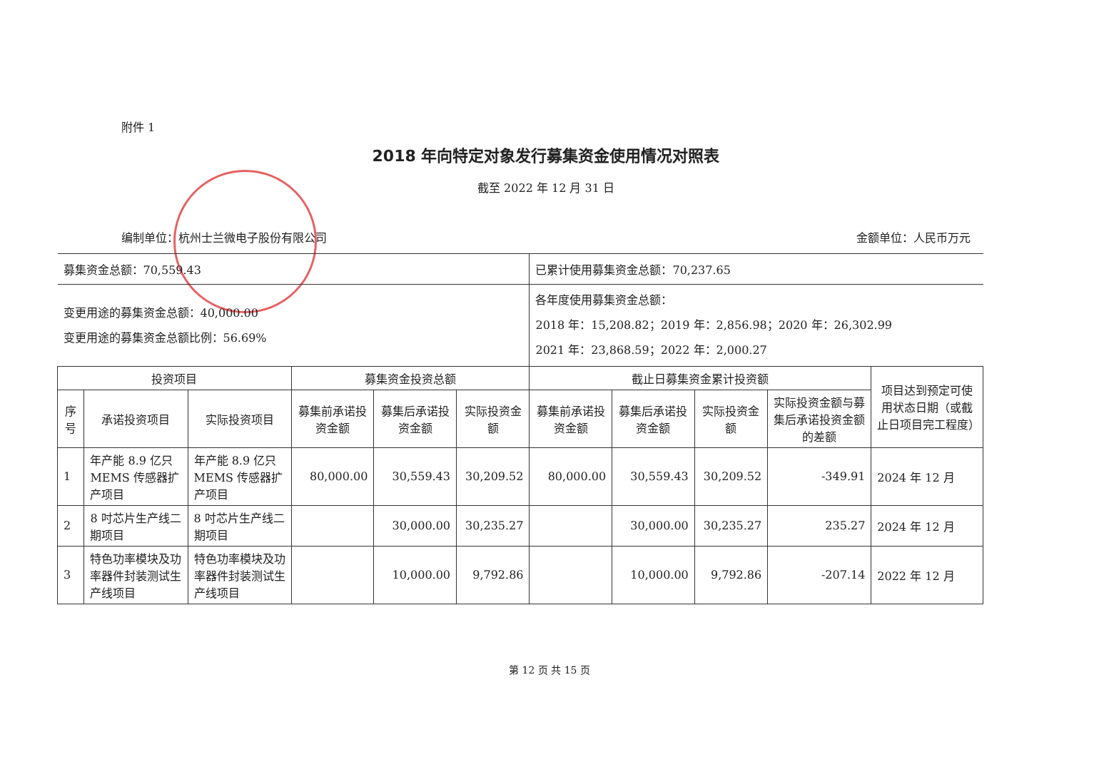附件 1
2018 年向特定对象发行募集资金使用情况对照表
截至 2022 年 12 月 31 日
编制单位：杭州士兰微电子股份有限公司 金额单位：人民币万元
| 募集资金总额：70,559.43 | | | | | | 已累计使用募集资金总额：70,237.65 | | | | |
| 变更用途的募集资金总额：40,000.00 变更用途的募集资金总额比例：56.69% | | | | | | 各年度使用募集资金总额： 2018 年：15,208.82；2019 年：2,856.98；2020 年：26,302.99 2021 年：23,868.59；2022 年：2,000.27 | | | | |
| 投资项目 | | | 募集资金投资总额 | | | 截止日募集资金累计投资额 | | | | 项目达到预定可使用状态日期（或截止日项目完工程度） |
| 序号 | 承诺投资项目 | 实际投资项目 | 募集前承诺投资金额 | 募集后承诺投资金额 | 实际投资金额 | 募集前承诺投资金额 | 募集后承诺投资金额 | 实际投资金额 | 实际投资金额与募集后承诺投资金额的差额 | |
| 1 | 年产能 8.9 亿只 MEMS 传感器扩产项目 | 年产能 8.9 亿只 MEMS 传感器扩产项目 | 80,000.00 | 30,559.43 | 30,209.52 | 80,000.00 | 30,559.43 | 30,209.52 | -349.91 | 2024 年 12 月 |
| 2 | 8 吋芯片生产线二期项目 | 8 吋芯片生产线二期项目 | | 30,000.00 | 30,235.27 | | 30,000.00 | 30,235.27 | 235.27 | 2024 年 12 月 |
| 3 | 特色功率模块及功率器件封装测试生产线项目 | 特色功率模块及功率器件封装测试生产线项目 | | 10,000.00 | 9,792.86 | | 10,000.00 | 9,792.86 | -207.14 | 2022 年 12 月 |
第 12 页 共 15 页